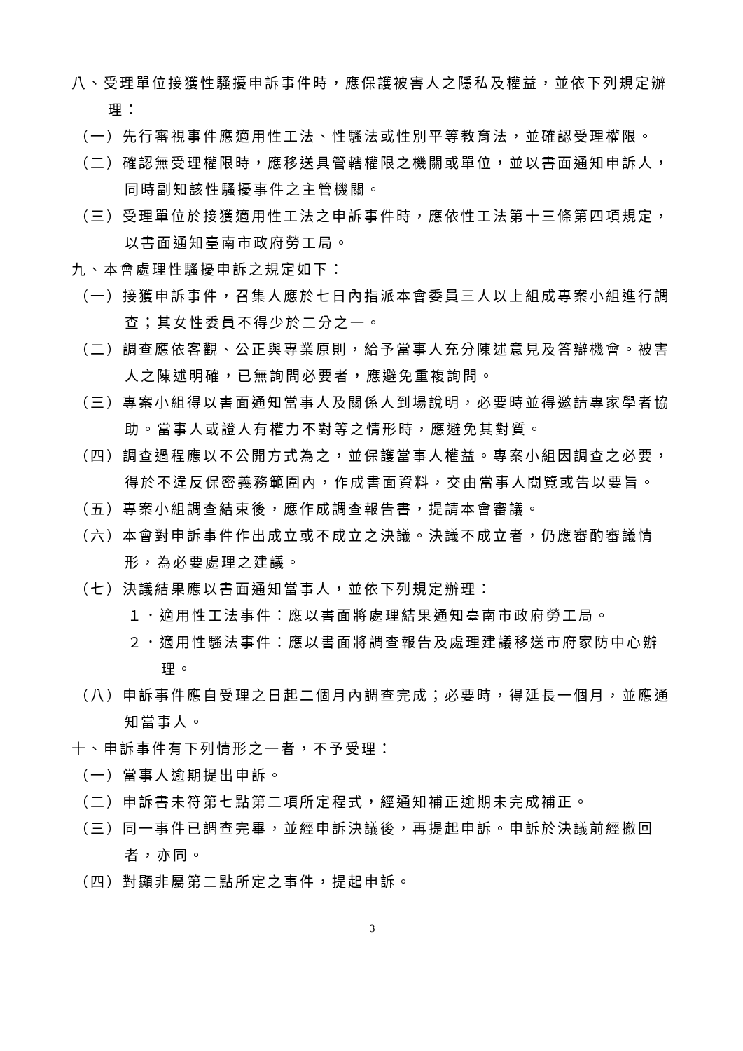八、受理單位接獲性騷擾申訴事件時，應保護被害人之隱私及權益，並依下列規定辦理：
（一）先行審視事件應適用性工法、性騷法或性別平等教育法，並確認受理權限。
（二）確認無受理權限時，應移送具管轄權限之機關或單位，並以書面通知申訴人，同時副知該性騷擾事件之主管機關。
（三）受理單位於接獲適用性工法之申訴事件時，應依性工法第十三條第四項規定，以書面通知臺南市政府勞工局。
九、本會處理性騷擾申訴之規定如下：
（一）接獲申訴事件，召集人應於七日內指派本會委員三人以上組成專案小組進行調查；其女性委員不得少於二分之一。
（二）調查應依客觀、公正與專業原則，給予當事人充分陳述意見及答辯機會。被害人之陳述明確，已無詢問必要者，應避免重複詢問。
（三）專案小組得以書面通知當事人及關係人到場說明，必要時並得邀請專家學者協助。當事人或證人有權力不對等之情形時，應避免其對質。
（四）調查過程應以不公開方式為之，並保護當事人權益。專案小組因調查之必要，得於不違反保密義務範圍內，作成書面資料，交由當事人閱覽或告以要旨。
（五）專案小組調查結束後，應作成調查報告書，提請本會審議。
（六）本會對申訴事件作出成立或不成立之決議。決議不成立者，仍應審酌審議情形，為必要處理之建議。
（七）決議結果應以書面通知當事人，並依下列規定辦理：
１．適用性工法事件：應以書面將處理結果通知臺南市政府勞工局。
２．適用性騷法事件：應以書面將調查報告及處理建議移送市府家防中心辦理。
（八）申訴事件應自受理之日起二個月內調查完成；必要時，得延長一個月，並應通知當事人。
十、申訴事件有下列情形之一者，不予受理：
（一）當事人逾期提出申訴。
（二）申訴書未符第七點第二項所定程式，經通知補正逾期未完成補正。
（三）同一事件已調查完畢，並經申訴決議後，再提起申訴。申訴於決議前經撤回者，亦同。
（四）對顯非屬第二點所定之事件，提起申訴。
3